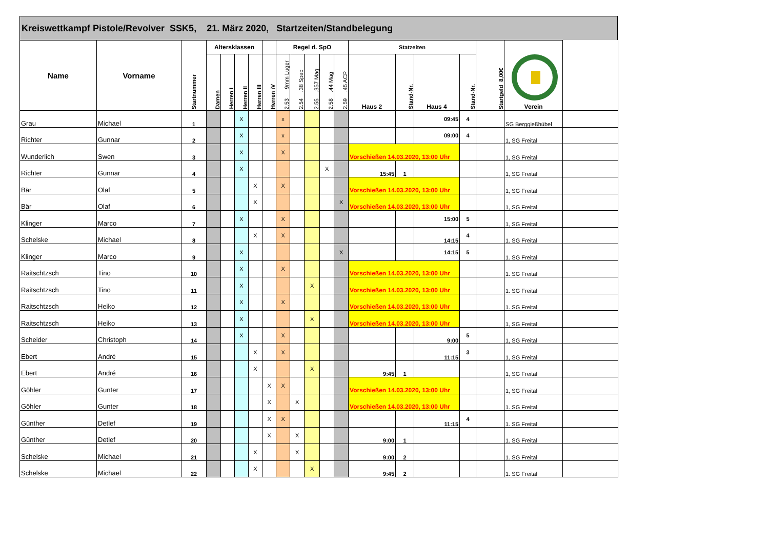Kreiswettkampf Pistole/Revolver SSK5, 21. März 2020, Startzeiten/Standbelegung
| Name | Vorname | Startnummer | Altersklassen | | | | | Regel d. SpO | | | | | Statzeiten | | | | Startgeld 8,00€ | Verein | |
| --- | --- | --- | --- | --- | --- | --- | --- | --- | --- | --- | --- | --- | --- | --- | --- | --- | --- | --- | --- |
| | | | Damen | Herren I | Herren II | Herren III | Herren iV | 2.53 9mm Luger | 2.54 .38 Spec | 2.55 .357 Mag | 2.58 .44 Mag | 2.59 .45 ACP | Haus 2 | Stand-Nr. | Haus 4 | Stand-Nr. | | | |
| Grau | Michael | 1 | | | X | | | x | | | | | | | 09:45 | 4 | | SG Berggießhübel | |
| Richter | Gunnar | 2 | | | X | | | x | | | | | | | 09:00 | 4 | | 1, SG Freital | |
| Wunderlich | Swen | 3 | | | X | | | X | | | | | Vorschießen 14.03.2020, 13:00 Uhr | | | | | 1, SG Freital | |
| Richter | Gunnar | 4 | | | X | | | | | | X | | 15:45 | 1 | | | | 1, SG Freital | |
| Bär | Olaf | 5 | | | | X | | X | | | | | Vorschießen 14.03.2020, 13:00 Uhr | | | | | 1, SG Freital | |
| Bär | Olaf | 6 | | | | X | | | | | | X | Vorschießen 14.03.2020, 13:00 Uhr | | | | | 1, SG Freital | |
| Klinger | Marco | 7 | | | X | | | X | | | | | | | 15:00 | 5 | | 1, SG Freital | |
| Schelske | Michael | 8 | | | | X | | X | | | | | | | 14:15 | 4 | | 1. SG Freital | |
| Klinger | Marco | 9 | | | X | | | | | | | X | | | 14:15 | 5 | | 1. SG Freital | |
| Raitschtzsch | Tino | 10 | | | X | | | X | | | | | Vorschießen 14.03.2020, 13:00 Uhr | | | | | 1. SG Freital | |
| Raitschtzsch | Tino | 11 | | | X | | | | | X | | | Vorschießen 14.03.2020, 13:00 Uhr | | | | | 1. SG Freital | |
| Raitschtzsch | Heiko | 12 | | | X | | | X | | | | | Vorschießen 14.03.2020, 13:00 Uhr | | | | | 1. SG Freital | |
| Raitschtzsch | Heiko | 13 | | | X | | | | | X | | | Vorschießen 14.03.2020, 13:00 Uhr | | | | | 1, SG Freital | |
| Scheider | Christoph | 14 | | | X | | | X | | | | | | | 9:00 | 5 | | 1, SG Freital | |
| Ebert | André | 15 | | | | X | | X | | | | | | | 11:15 | 3 | | 1, SG Freital | |
| Ebert | André | 16 | | | | X | | | | X | | | 9:45 | 1 | | | | 1, SG Freital | |
| Göhler | Gunter | 17 | | | | | X | X | | | | | Vorschießen 14.03.2020, 13:00 Uhr | | | | | 1, SG Freital | |
| Göhler | Gunter | 18 | | | | | X | | X | | | | Vorschießen 14.03.2020, 13:00 Uhr | | | | | 1. SG Freital | |
| Günther | Detlef | 19 | | | | | X | X | | | | | | | 11:15 | 4 | | 1. SG Freital | |
| Günther | Detlef | 20 | | | | | X | | X | | | | 9:00 | 1 | | | | 1. SG Freital | |
| Schelske | Michael | 21 | | | | X | | | X | | | | 9:00 | 2 | | | | 1. SG Freital | |
| Schelske | Michael | 22 | | | | X | | | | X | | | 9:45 | 2 | | | | 1. SG Freital | |